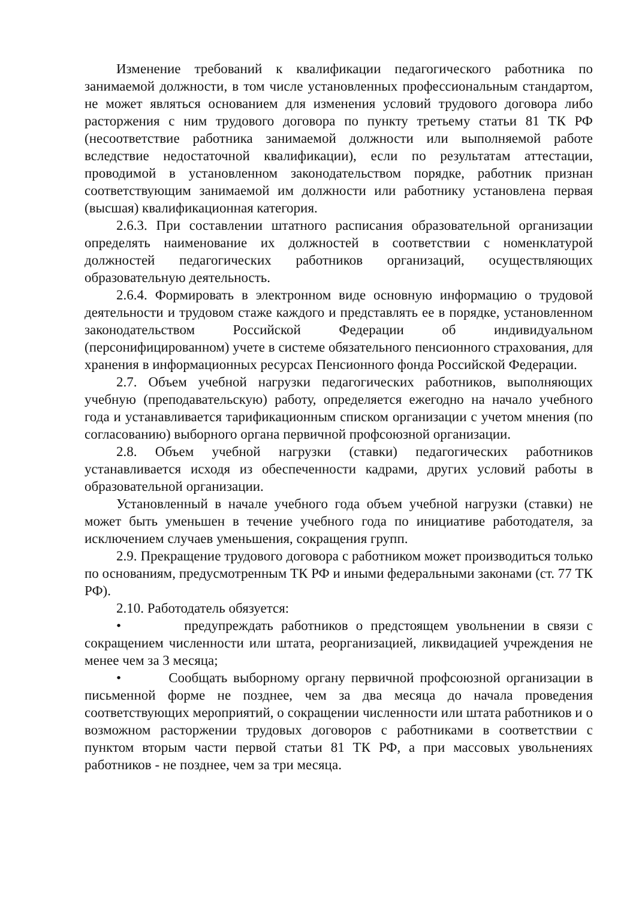Изменение требований к квалификации педагогического работника по занимаемой должности, в том числе установленных профессиональным стандартом, не может являться основанием для изменения условий трудового договора либо расторжения с ним трудового договора по пункту третьему статьи 81 ТК РФ (несоответствие работника занимаемой должности или выполняемой работе вследствие недостаточной квалификации), если по результатам аттестации, проводимой в установленном законодательством порядке, работник признан соответствующим занимаемой им должности или работнику установлена первая (высшая) квалификационная категория.
2.6.3. При составлении штатного расписания образовательной организации определять наименование их должностей в соответствии с номенклатурой должностей педагогических работников организаций, осуществляющих образовательную деятельность.
2.6.4. Формировать в электронном виде основную информацию о трудовой деятельности и трудовом стаже каждого и представлять ее в порядке, установленном законодательством Российской Федерации об индивидуальном (персонифицированном) учете в системе обязательного пенсионного страхования, для хранения в информационных ресурсах Пенсионного фонда Российской Федерации.
2.7. Объем учебной нагрузки педагогических работников, выполняющих учебную (преподавательскую) работу, определяется ежегодно на начало учебного года и устанавливается тарификационным списком организации с учетом мнения (по согласованию) выборного органа первичной профсоюзной организации.
2.8. Объем учебной нагрузки (ставки) педагогических работников устанавливается исходя из обеспеченности кадрами, других условий работы в образовательной организации.
Установленный в начале учебного года объем учебной нагрузки (ставки) не может быть уменьшен в течение учебного года по инициативе работодателя, за исключением случаев уменьшения, сокращения групп.
2.9. Прекращение трудового договора с работником может производиться только по основаниям, предусмотренным ТК РФ и иными федеральными законами (ст. 77 ТК РФ).
2.10. Работодатель обязуется:
• предупреждать работников о предстоящем увольнении в связи с сокращением численности или штата, реорганизацией, ликвидацией учреждения не менее чем за 3 месяца;
• Сообщать выборному органу первичной профсоюзной организации в письменной форме не позднее, чем за два месяца до начала проведения соответствующих мероприятий, о сокращении численности или штата работников и о возможном расторжении трудовых договоров с работниками в соответствии с пунктом вторым части первой статьи 81 ТК РФ, а при массовых увольнениях работников - не позднее, чем за три месяца.